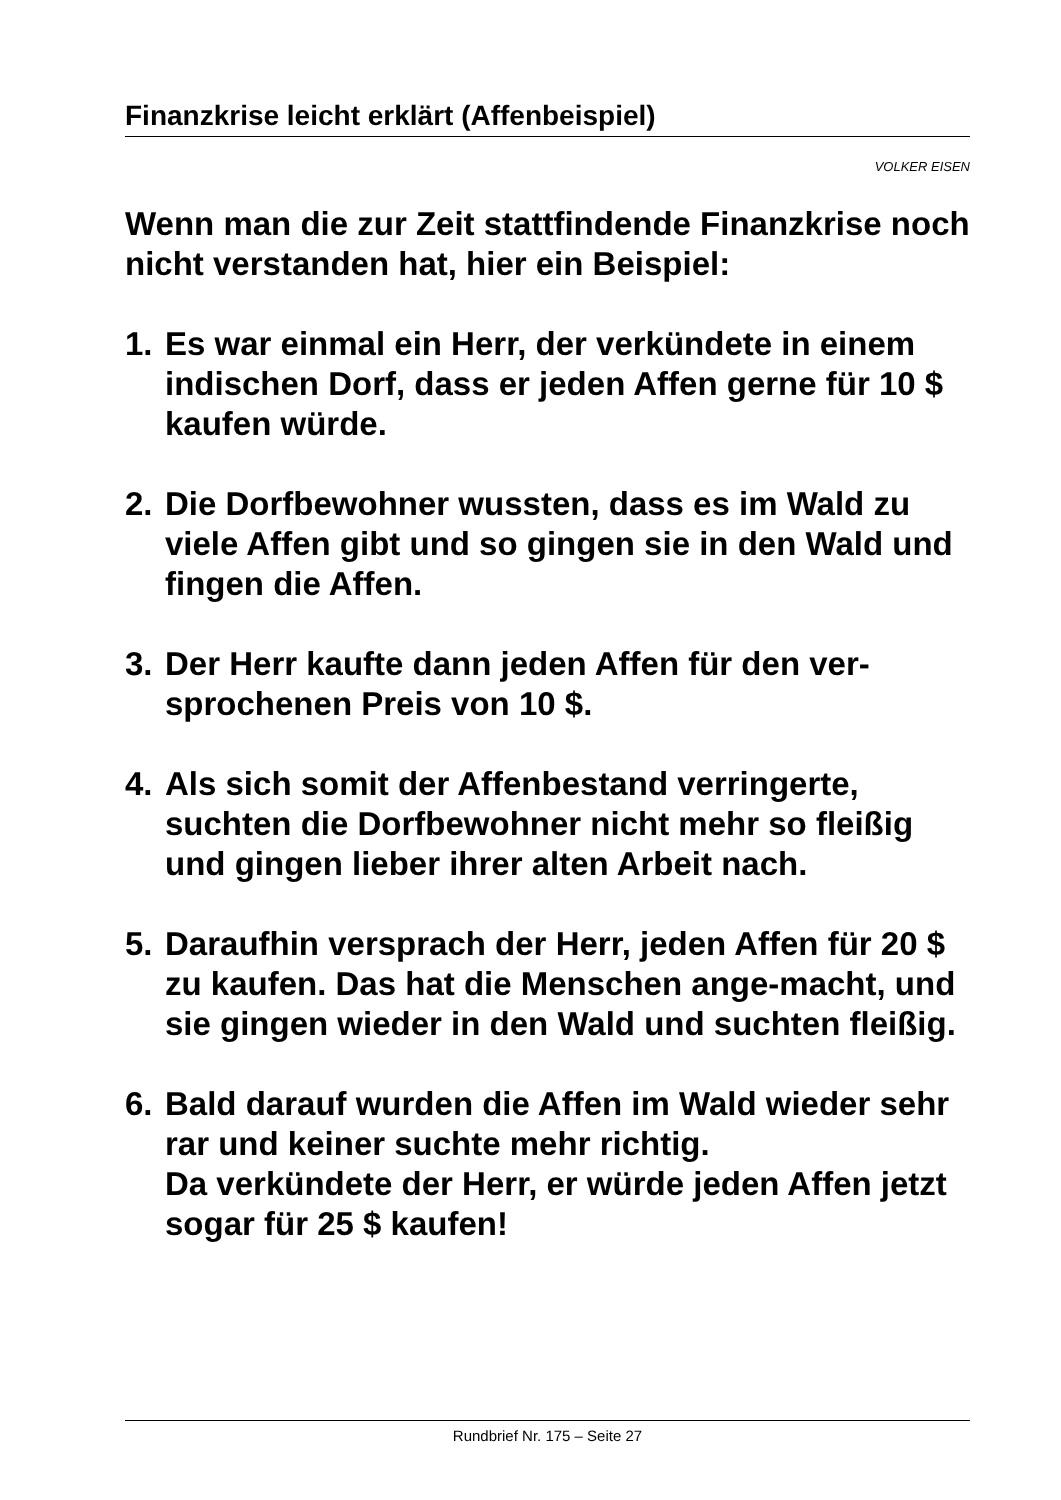Finanzkrise leicht erklärt (Affenbeispiel)
VOLKER EISEN
Wenn man die zur Zeit stattfindende Finanzkrise noch nicht verstanden hat, hier ein Beispiel:
1. Es war einmal ein Herr, der verkündete in einem indischen Dorf, dass er jeden Affen gerne für 10 $ kaufen würde.
2. Die Dorfbewohner wussten, dass es im Wald zu viele Affen gibt und so gingen sie in den Wald und fingen die Affen.
3. Der Herr kaufte dann jeden Affen für den ver-sprochenen Preis von 10 $.
4. Als sich somit der Affenbestand verringerte, suchten die Dorfbewohner nicht mehr so fleißig und gingen lieber ihrer alten Arbeit nach.
5. Daraufhin versprach der Herr, jeden Affen für 20 $ zu kaufen. Das hat die Menschen ange-macht, und sie gingen wieder in den Wald und suchten fleißig.
6. Bald darauf wurden die Affen im Wald wieder sehr rar und keiner suchte mehr richtig.
Da verkündete der Herr, er würde jeden Affen jetzt sogar für 25 $ kaufen!
Rundbrief Nr. 175 – Seite 27